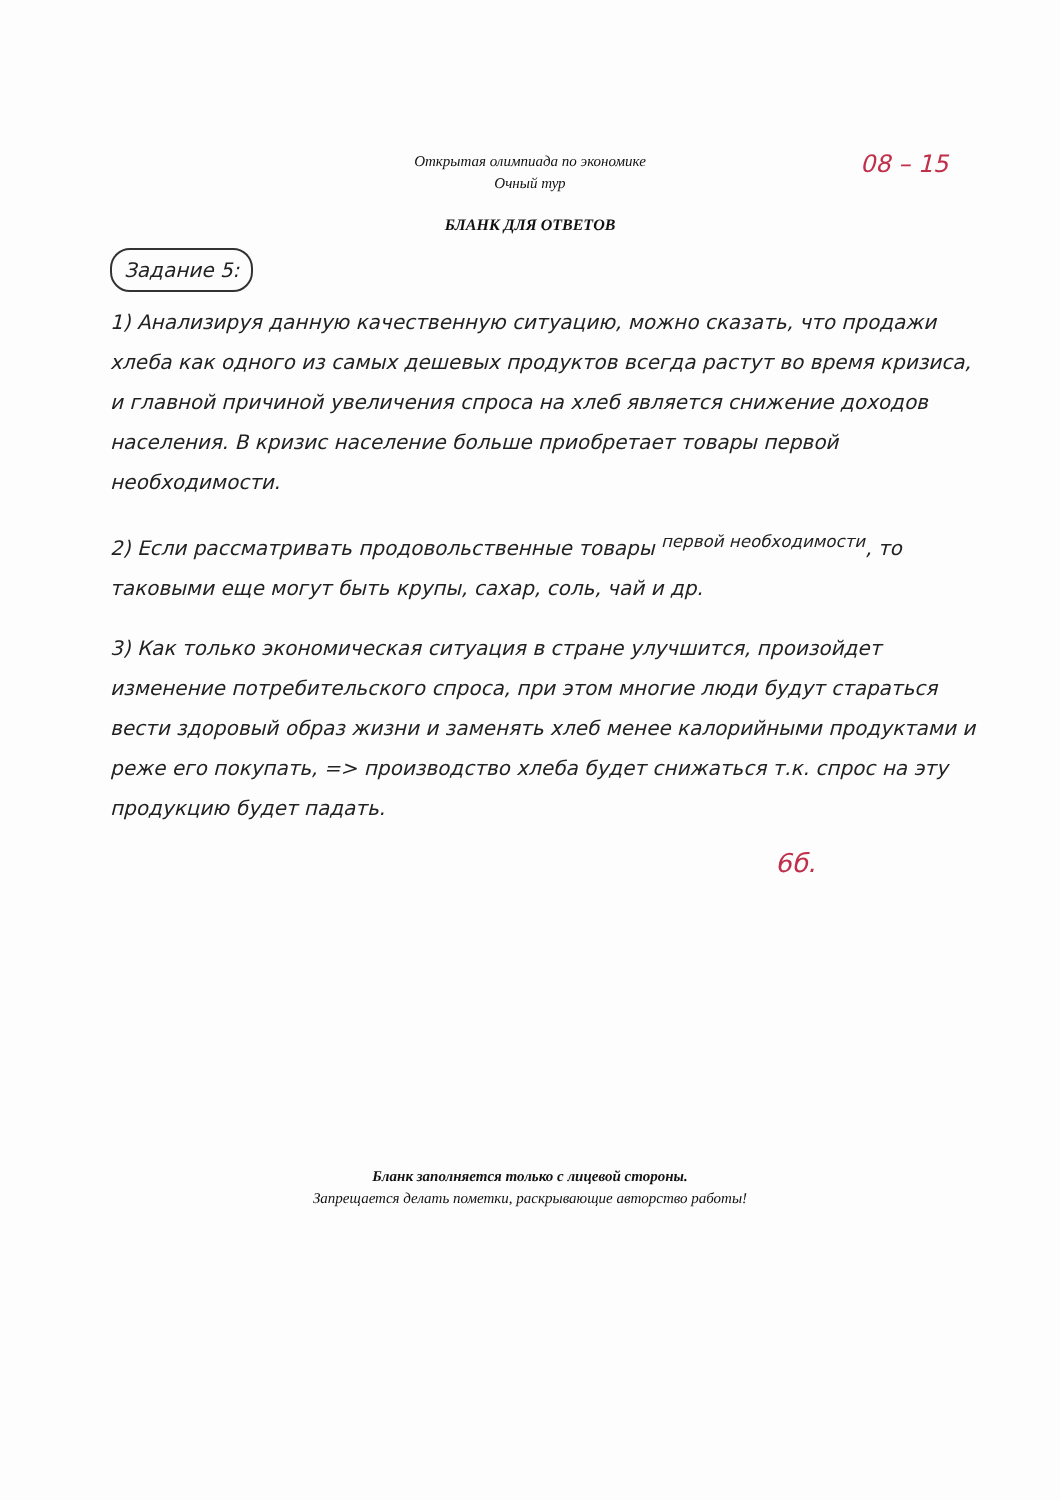08 – 15
Открытая олимпиада по экономике
Очный тур
БЛАНК ДЛЯ ОТВЕТОВ
Задание 5:
1) Анализируя данную качественную ситуацию, можно сказать, что продажи хлеба как одного из самых дешевых продуктов всегда растут во время кризиса, и главной причиной увеличения спроса на хлеб является снижение доходов населения. В кризис население больше приобретает товары первой необходимости.
2) Если рассматривать продовольственные товары <sup>первой необходимости</sup>, то таковыми еще могут быть крупы, сахар, соль, чай и др.
3) Как только экономическая ситуация в стране улучшится, произойдет изменение потребительского спроса, при этом многие люди будут стараться вести здоровый образ жизни и заменять хлеб менее калорийными продуктами и реже его покупать, => производство хлеба будет снижаться т.к. спрос на эту продукцию будет падать.
6б.
Бланк заполняется только с лицевой стороны.
Запрещается делать пометки, раскрывающие авторство работы!